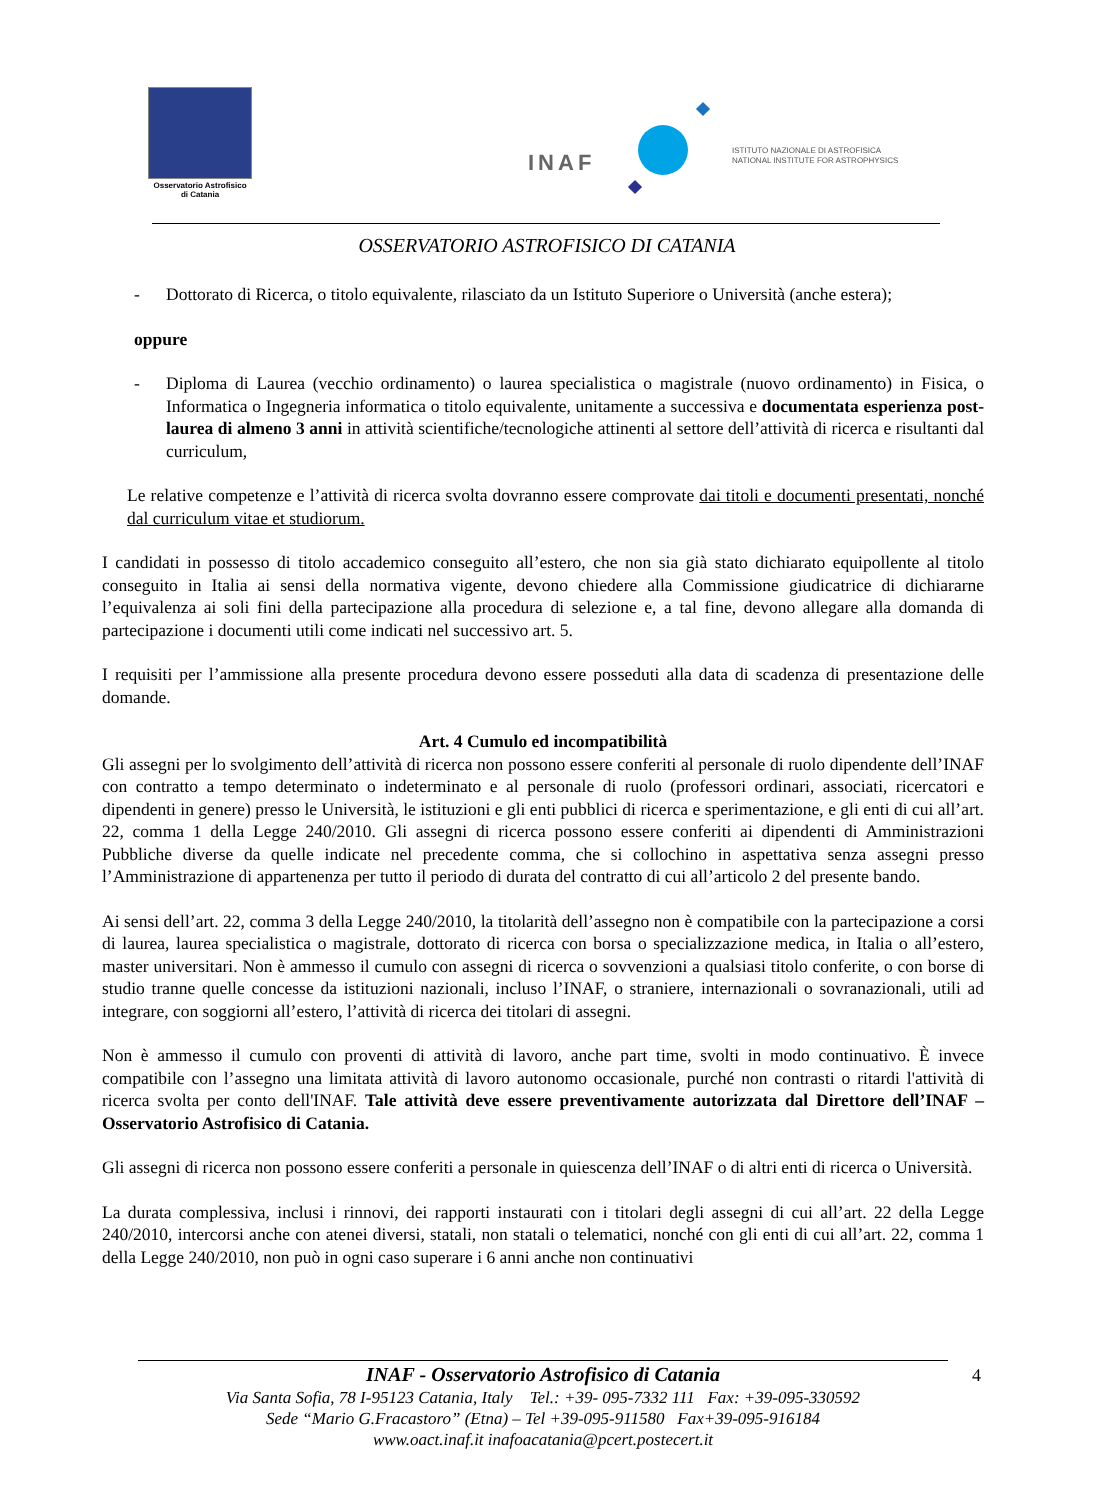Osservatorio Astrofisico
di Catania
INAF
ISTITUTO NAZIONALE DI ASTROFISICA
NATIONAL INSTITUTE FOR ASTROPHYSICS
OSSERVATORIO ASTROFISICO DI CATANIA
- Dottorato di Ricerca, o titolo equivalente, rilasciato da un Istituto Superiore o Università (anche estera);
oppure
- Diploma di Laurea (vecchio ordinamento) o laurea specialistica o magistrale (nuovo ordinamento) in Fisica, o Informatica o Ingegneria informatica o titolo equivalente, unitamente a successiva e documentata esperienza post-laurea di almeno 3 anni in attività scientifiche/tecnologiche attinenti al settore dell’attività di ricerca e risultanti dal curriculum,
Le relative competenze e l’attività di ricerca svolta dovranno essere comprovate dai titoli e documenti presentati, nonché dal curriculum vitae et studiorum.
I candidati in possesso di titolo accademico conseguito all’estero, che non sia già stato dichiarato equipollente al titolo conseguito in Italia ai sensi della normativa vigente, devono chiedere alla Commissione giudicatrice di dichiararne l’equivalenza ai soli fini della partecipazione alla procedura di selezione e, a tal fine, devono allegare alla domanda di partecipazione i documenti utili come indicati nel successivo art. 5.
I requisiti per l’ammissione alla presente procedura devono essere posseduti alla data di scadenza di presentazione delle domande.
Art. 4 Cumulo ed incompatibilità
Gli assegni per lo svolgimento dell’attività di ricerca non possono essere conferiti al personale di ruolo dipendente dell’INAF con contratto a tempo determinato o indeterminato e al personale di ruolo (professori ordinari, associati, ricercatori e dipendenti in genere) presso le Università, le istituzioni e gli enti pubblici di ricerca e sperimentazione, e gli enti di cui all’art. 22, comma 1 della Legge 240/2010. Gli assegni di ricerca possono essere conferiti ai dipendenti di Amministrazioni Pubbliche diverse da quelle indicate nel precedente comma, che si collochino in aspettativa senza assegni presso l’Amministrazione di appartenenza per tutto il periodo di durata del contratto di cui all’articolo 2 del presente bando.
Ai sensi dell’art. 22, comma 3 della Legge 240/2010, la titolarità dell’assegno non è compatibile con la partecipazione a corsi di laurea, laurea specialistica o magistrale, dottorato di ricerca con borsa o specializzazione medica, in Italia o all’estero, master universitari. Non è ammesso il cumulo con assegni di ricerca o sovvenzioni a qualsiasi titolo conferite, o con borse di studio tranne quelle concesse da istituzioni nazionali, incluso l’INAF, o straniere, internazionali o sovranazionali, utili ad integrare, con soggiorni all’estero, l’attività di ricerca dei titolari di assegni.
Non è ammesso il cumulo con proventi di attività di lavoro, anche part time, svolti in modo continuativo. È invece compatibile con l’assegno una limitata attività di lavoro autonomo occasionale, purché non contrasti o ritardi l'attività di ricerca svolta per conto dell'INAF. Tale attività deve essere preventivamente autorizzata dal Direttore dell’INAF – Osservatorio Astrofisico di Catania.
Gli assegni di ricerca non possono essere conferiti a personale in quiescenza dell’INAF o di altri enti di ricerca o Università.
La durata complessiva, inclusi i rinnovi, dei rapporti instaurati con i titolari degli assegni di cui all’art. 22 della Legge 240/2010, intercorsi anche con atenei diversi, statali, non statali o telematici, nonché con gli enti di cui all’art. 22, comma 1 della Legge 240/2010, non può in ogni caso superare i 6 anni anche non continuativi
INAF - Osservatorio Astrofisico di Catania
Via Santa Sofia, 78 I-95123 Catania, Italy Tel.: +39- 095-7332 111 Fax: +39-095-330592
Sede “Mario G.Fracastoro” (Etna) – Tel +39-095-911580 Fax+39-095-916184
www.oact.inaf.it inafoacatania@pcert.postecert.it
4